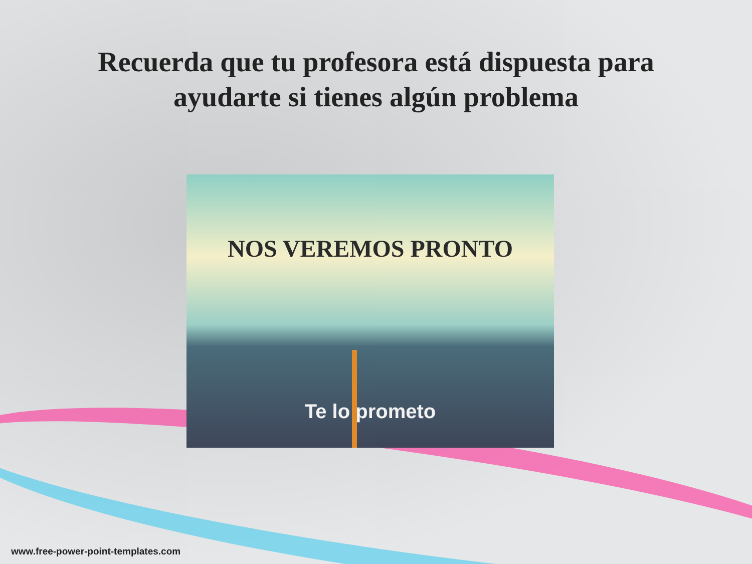Recuerda que tu profesora está dispuesta para
ayudarte si tienes algún problema
NOS VEREMOS PRONTO
Te lo prometo
www.free-power-point-templates.com